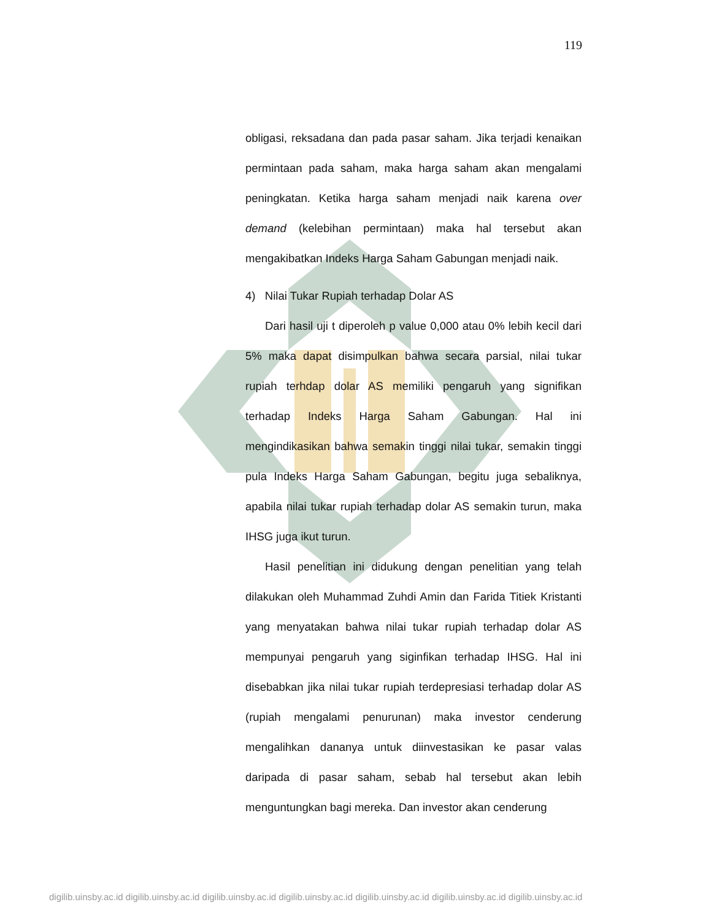119
obligasi, reksadana dan pada pasar saham. Jika terjadi kenaikan permintaan pada saham, maka harga saham akan mengalami peningkatan. Ketika harga saham menjadi naik karena over demand (kelebihan permintaan) maka hal tersebut akan mengakibatkan Indeks Harga Saham Gabungan menjadi naik.
4) Nilai Tukar Rupiah terhadap Dolar AS
Dari hasil uji t diperoleh p value 0,000 atau 0% lebih kecil dari 5% maka dapat disimpulkan bahwa secara parsial, nilai tukar rupiah terhdap dolar AS memiliki pengaruh yang signifikan terhadap Indeks Harga Saham Gabungan. Hal ini mengindikasikan bahwa semakin tinggi nilai tukar, semakin tinggi pula Indeks Harga Saham Gabungan, begitu juga sebaliknya, apabila nilai tukar rupiah terhadap dolar AS semakin turun, maka IHSG juga ikut turun.
Hasil penelitian ini didukung dengan penelitian yang telah dilakukan oleh Muhammad Zuhdi Amin dan Farida Titiek Kristanti yang menyatakan bahwa nilai tukar rupiah terhadap dolar AS mempunyai pengaruh yang siginfikan terhadap IHSG. Hal ini disebabkan jika nilai tukar rupiah terdepresiasi terhadap dolar AS (rupiah mengalami penurunan) maka investor cenderung mengalihkan dananya untuk diinvestasikan ke pasar valas daripada di pasar saham, sebab hal tersebut akan lebih menguntungkan bagi mereka. Dan investor akan cenderung
digilib.uinsby.ac.id digilib.uinsby.ac.id digilib.uinsby.ac.id digilib.uinsby.ac.id digilib.uinsby.ac.id digilib.uinsby.ac.id digilib.uinsby.ac.id